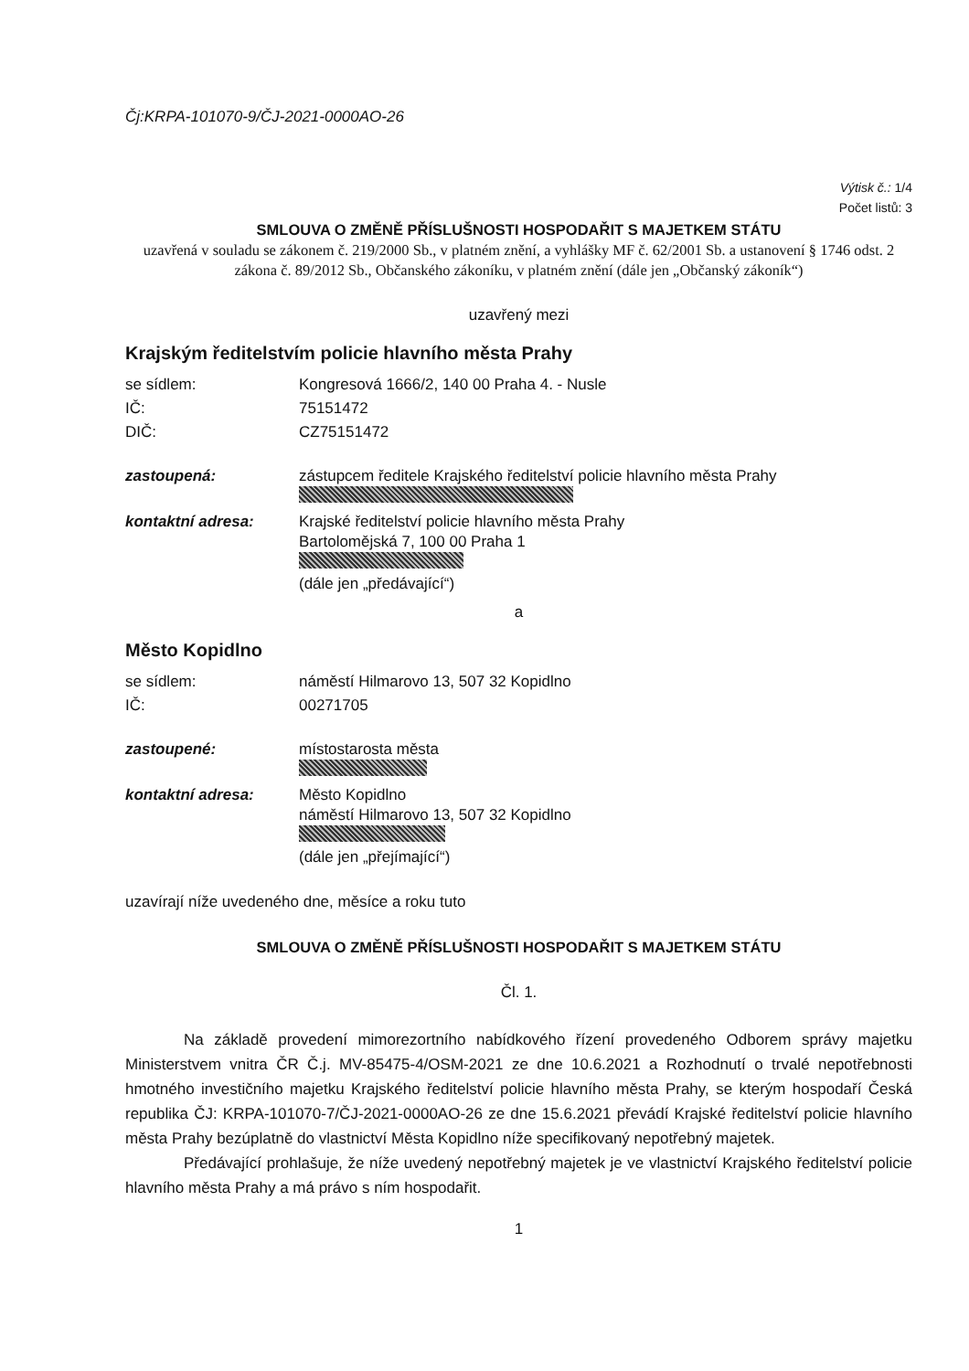Čj:KRPA-101070-9/ČJ-2021-0000AO-26
Výtisk č.: 1/4
Počet listů: 3
SMLOUVA O ZMĚNĚ PŘÍSLUŠNOSTI HOSPODAŘIT S MAJETKEM STÁTU
uzavřená v souladu se zákonem č. 219/2000 Sb., v platném znění, a vyhlášky MF č. 62/2001 Sb. a ustanovení § 1746 odst. 2 zákona č. 89/2012 Sb., Občanského zákoníku, v platném znění (dále jen „Občanský zákoník“)
uzavřený mezi
Krajským ředitelstvím policie hlavního města Prahy
| se sídlem: | Kongresová 1666/2, 140 00 Praha 4. - Nusle |
| IČ: | 75151472 |
| DIČ: | CZ75151472 |
| zastoupená: | zástupcem ředitele Krajského ředitelství policie hlavního města Prahy |
| kontaktní adresa: | Krajské ředitelství policie hlavního města Prahy Bartolomějská 7, 100 00 Praha 1 (dále jen „předávající“) |
a
Město Kopidlno
| se sídlem: | náměstí Hilmarovo 13, 507 32 Kopidlno |
| IČ: | 00271705 |
| zastoupené: | místostarosta města |
| kontaktní adresa: | Město Kopidlno náměstí Hilmarovo 13, 507 32 Kopidlno (dále jen „přejímající“) |
uzavírají níže uvedeného dne, měsíce a roku tuto
SMLOUVA O ZMĚNĚ PŘÍSLUŠNOSTI HOSPODAŘIT S MAJETKEM STÁTU
Čl. 1.
Na základě provedení mimorezortního nabídkového řízení provedeného Odborem správy majetku Ministerstvem vnitra ČR Č.j. MV-85475-4/OSM-2021 ze dne 10.6.2021 a Rozhodnutí o trvalé nepotřebnosti hmotného investičního majetku Krajského ředitelství policie hlavního města Prahy, se kterým hospodaří Česká republika ČJ: KRPA-101070-7/ČJ-2021-0000AO-26 ze dne 15.6.2021 převádí Krajské ředitelství policie hlavního města Prahy bezúplatně do vlastnictví Města Kopidlno níže specifikovaný nepotřebný majetek.
Předávající prohlašuje, že níže uvedený nepotřebný majetek je ve vlastnictví Krajského ředitelství policie hlavního města Prahy a má právo s ním hospodařit.
1